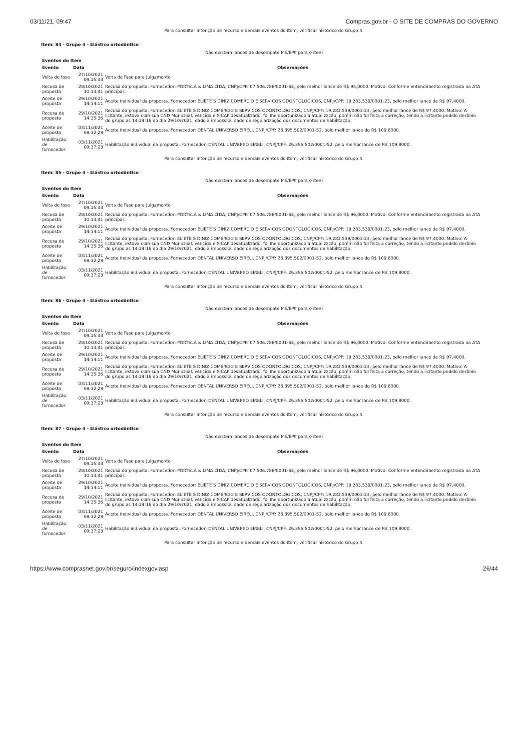03/11/21, 09:47 Compras.gov.br - O SITE DE COMPRAS DO GOVERNO
Para consultar intenção de recurso e demais eventos do item, verificar histórico do Grupo 4.
Item: 84 - Grupo 4 - Elástico ortodôntico
Não existem lances de desempate ME/EPP para o item
Eventos do Item
| Evento | Data | Observações |
| --- | --- | --- |
| Volta de fase | 27/10/2021 09:15:33 | Volta de Fase para Julgamento |
| Recusa de proposta | 28/10/2021 10:13:41 | Recusa da proposta. Fornecedor: PORTELA & LIMA LTDA, CNPJ/CPF: 07.506.786/0001-62, pelo melhor lance de R$ 95,0000. Motivo: Conforme entendimento registrado na ATA principal. |
| Aceite de proposta | 29/10/2021 14:34:11 | Aceite individual da proposta. Fornecedor: ELIETE S DINIZ COMERCIO E SERVICOS ODONTOLOGICOS, CNPJ/CPF: 19.283.539/0001-23, pelo melhor lance de R$ 97,4000. |
| Recusa de proposta | 29/10/2021 14:35:36 | Recusa da proposta. Fornecedor: ELIETE S DINIZ COMERCIO E SERVICOS ODONTOLOGICOS, CNPJ/CPF: 19.283.539/0001-23, pelo melhor lance de R$ 97,4000. Motivo: A licitante, estava com sua CND Municipal, vencida e SICAF desatualizado, foi lhe oportunizado a atualização, porém não foi feita a correção, tendo a licitante pedido declínio do grupo as 14:24:16 do dia 29/10/2021, dado a impossibilidade de regularização dos documentos de habilitação. |
| Aceite de proposta | 03/11/2021 09:32:29 | Aceite individual da proposta. Fornecedor: DENTAL UNIVERSO EIRELI, CNPJ/CPF: 26.395.502/0001-52, pelo melhor lance de R$ 109,8000. |
| Habilitação de fornecedor | 03/11/2021 09:37:23 | Habilitação individual da proposta. Fornecedor: DENTAL UNIVERSO EIRELI, CNPJ/CPF: 26.395.502/0001-52, pelo melhor lance de R$ 109,8000. |
Para consultar intenção de recurso e demais eventos do item, verificar histórico do Grupo 4.
Item: 85 - Grupo 4 - Elástico ortodôntico
Não existem lances de desempate ME/EPP para o item
Eventos do Item
| Evento | Data | Observações |
| --- | --- | --- |
| Volta de fase | 27/10/2021 09:15:33 | Volta de Fase para Julgamento |
| Recusa de proposta | 28/10/2021 10:13:41 | Recusa da proposta. Fornecedor: PORTELA & LIMA LTDA, CNPJ/CPF: 07.506.786/0001-62, pelo melhor lance de R$ 96,0000. Motivo: Conforme entendimento registrado na ATA principal. |
| Aceite de proposta | 29/10/2021 14:34:11 | Aceite individual da proposta. Fornecedor: ELIETE S DINIZ COMERCIO E SERVICOS ODONTOLOGICOS, CNPJ/CPF: 19.283.539/0001-23, pelo melhor lance de R$ 97,4000. |
| Recusa de proposta | 29/10/2021 14:35:36 | Recusa da proposta. Fornecedor: ELIETE S DINIZ COMERCIO E SERVICOS ODONTOLOGICOS, CNPJ/CPF: 19.283.539/0001-23, pelo melhor lance de R$ 97,4000. Motivo: A licitante, estava com sua CND Municipal, vencida e SICAF desatualizado, foi lhe oportunizado a atualização, porém não foi feita a correção, tendo a licitante pedido declínio do grupo as 14:24:16 do dia 29/10/2021, dado a impossibilidade de regularização dos documentos de habilitação. |
| Aceite de proposta | 03/11/2021 09:32:29 | Aceite individual da proposta. Fornecedor: DENTAL UNIVERSO EIRELI, CNPJ/CPF: 26.395.502/0001-52, pelo melhor lance de R$ 109,8000. |
| Habilitação de fornecedor | 03/11/2021 09:37:23 | Habilitação individual da proposta. Fornecedor: DENTAL UNIVERSO EIRELI, CNPJ/CPF: 26.395.502/0001-52, pelo melhor lance de R$ 109,8000. |
Para consultar intenção de recurso e demais eventos do item, verificar histórico do Grupo 4.
Item: 86 - Grupo 4 - Elástico ortodôntico
Não existem lances de desempate ME/EPP para o item
Eventos do Item
| Evento | Data | Observações |
| --- | --- | --- |
| Volta de fase | 27/10/2021 09:15:33 | Volta de Fase para Julgamento |
| Recusa de proposta | 28/10/2021 10:13:41 | Recusa da proposta. Fornecedor: PORTELA & LIMA LTDA, CNPJ/CPF: 07.506.786/0001-62, pelo melhor lance de R$ 96,0000. Motivo: Conforme entendimento registrado na ATA principal. |
| Aceite de proposta | 29/10/2021 14:34:11 | Aceite individual da proposta. Fornecedor: ELIETE S DINIZ COMERCIO E SERVICOS ODONTOLOGICOS, CNPJ/CPF: 19.283.539/0001-23, pelo melhor lance de R$ 97,4000. |
| Recusa de proposta | 29/10/2021 14:35:36 | Recusa da proposta. Fornecedor: ELIETE S DINIZ COMERCIO E SERVICOS ODONTOLOGICOS, CNPJ/CPF: 19.283.539/0001-23, pelo melhor lance de R$ 97,4000. Motivo: A licitante, estava com sua CND Municipal, vencida e SICAF desatualizado, foi lhe oportunizado a atualização, porém não foi feita a correção, tendo a licitante pedido declínio do grupo as 14:24:16 do dia 29/10/2021, dado a impossibilidade de regularização dos documentos de habilitação. |
| Aceite de proposta | 03/11/2021 09:32:29 | Aceite individual da proposta. Fornecedor: DENTAL UNIVERSO EIRELI, CNPJ/CPF: 26.395.502/0001-52, pelo melhor lance de R$ 109,8000. |
| Habilitação de fornecedor | 03/11/2021 09:37:23 | Habilitação individual da proposta. Fornecedor: DENTAL UNIVERSO EIRELI, CNPJ/CPF: 26.395.502/0001-52, pelo melhor lance de R$ 109,8000. |
Para consultar intenção de recurso e demais eventos do item, verificar histórico do Grupo 4.
Item: 87 - Grupo 4 - Elástico ortodôntico
Não existem lances de desempate ME/EPP para o item
Eventos do Item
| Evento | Data | Observações |
| --- | --- | --- |
| Volta de fase | 27/10/2021 09:15:33 | Volta de Fase para Julgamento |
| Recusa de proposta | 28/10/2021 10:13:41 | Recusa da proposta. Fornecedor: PORTELA & LIMA LTDA, CNPJ/CPF: 07.506.786/0001-62, pelo melhor lance de R$ 96,0000. Motivo: Conforme entendimento registrado na ATA principal. |
| Aceite de proposta | 29/10/2021 14:34:11 | Aceite individual da proposta. Fornecedor: ELIETE S DINIZ COMERCIO E SERVICOS ODONTOLOGICOS, CNPJ/CPF: 19.283.539/0001-23, pelo melhor lance de R$ 97,4000. |
| Recusa de proposta | 29/10/2021 14:35:36 | Recusa da proposta. Fornecedor: ELIETE S DINIZ COMERCIO E SERVICOS ODONTOLOGICOS, CNPJ/CPF: 19.283.539/0001-23, pelo melhor lance de R$ 97,4000. Motivo: A licitante, estava com sua CND Municipal, vencida e SICAF desatualizado, foi lhe oportunizado a atualização, porém não foi feita a correção, tendo a licitante pedido declínio do grupo as 14:24:16 do dia 29/10/2021, dado a impossibilidade de regularização dos documentos de habilitação. |
| Aceite de proposta | 03/11/2021 09:32:29 | Aceite individual da proposta. Fornecedor: DENTAL UNIVERSO EIRELI, CNPJ/CPF: 26.395.502/0001-52, pelo melhor lance de R$ 109,8000. |
| Habilitação de fornecedor | 03/11/2021 09:37:23 | Habilitação individual da proposta. Fornecedor: DENTAL UNIVERSO EIRELI, CNPJ/CPF: 26.395.502/0001-52, pelo melhor lance de R$ 109,8000. |
Para consultar intenção de recurso e demais eventos do item, verificar histórico do Grupo 4.
https://www.comprasnet.gov.br/seguro/indexgov.asp 26/44